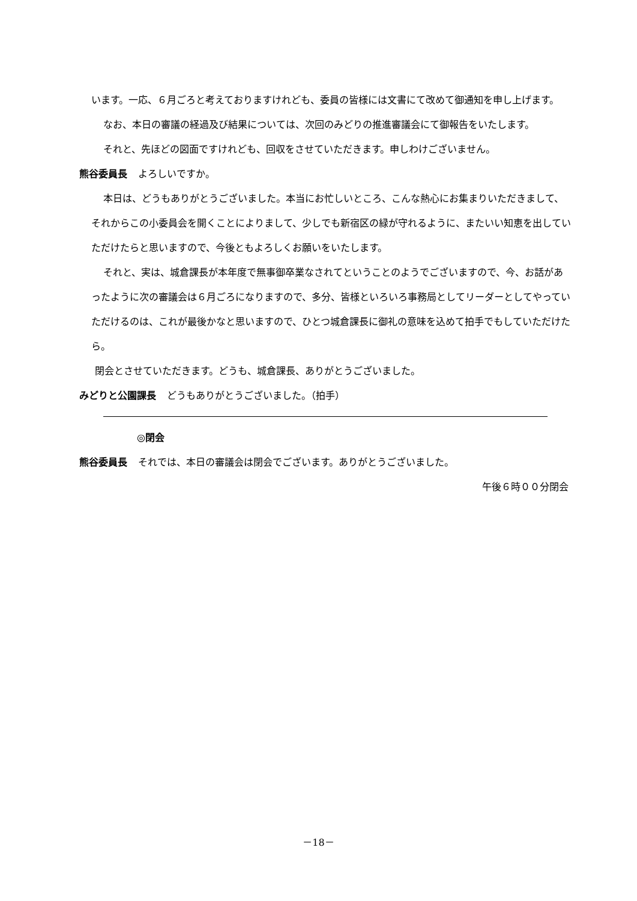います。一応、６月ごろと考えておりますけれども、委員の皆様には文書にて改めて御通知を申し上げます。
なお、本日の審議の経過及び結果については、次回のみどりの推進審議会にて御報告をいたします。
それと、先ほどの図面ですけれども、回収をさせていただきます。申しわけございません。
熊谷委員長 よろしいですか。
本日は、どうもありがとうございました。本当にお忙しいところ、こんな熱心にお集まりいただきまして、それからこの小委員会を開くことによりまして、少しでも新宿区の緑が守れるように、またいい知恵を出していただけたらと思いますので、今後ともよろしくお願いをいたします。
それと、実は、城倉課長が本年度で無事御卒業なされてということのようでございますので、今、お話があったように次の審議会は６月ごろになりますので、多分、皆様といろいろ事務局としてリーダーとしてやっていただけるのは、これが最後かなと思いますので、ひとつ城倉課長に御礼の意味を込めて拍手でもしていただけたら。
閉会とさせていただきます。どうも、城倉課長、ありがとうございました。
みどりと公園課長 どうもありがとうございました。（拍手）
◎閉会
熊谷委員長 それでは、本日の審議会は閉会でございます。ありがとうございました。
午後６時００分閉会
－18－